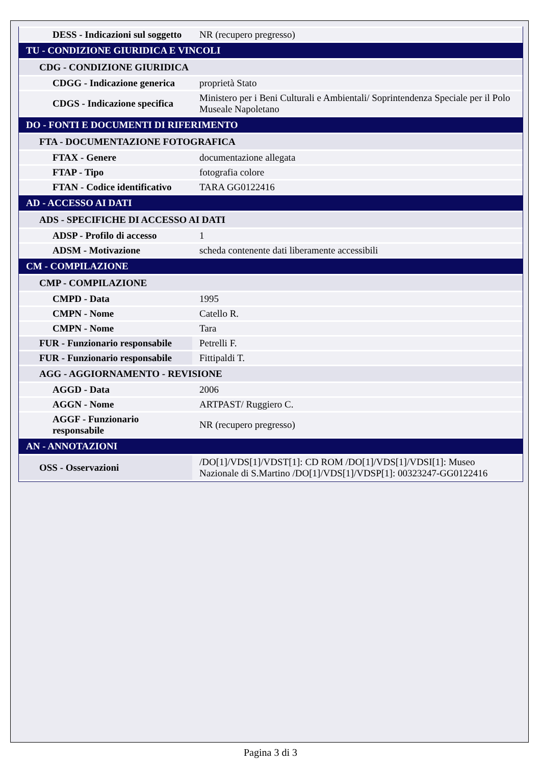| DESS - Indicazioni sul soggetto | NR (recupero pregresso) |
| TU - CONDIZIONE GIURIDICA E VINCOLI | |
| CDG - CONDIZIONE GIURIDICA | |
| CDGG - Indicazione generica | proprietà Stato |
| CDGS - Indicazione specifica | Ministero per i Beni Culturali e Ambientali/ Soprintendenza Speciale per il Polo Museale Napoletano |
| DO - FONTI E DOCUMENTI DI RIFERIMENTO | |
| FTA - DOCUMENTAZIONE FOTOGRAFICA | |
| FTAX - Genere | documentazione allegata |
| FTAP - Tipo | fotografia colore |
| FTAN - Codice identificativo | TARA GG0122416 |
| AD - ACCESSO AI DATI | |
| ADS - SPECIFICHE DI ACCESSO AI DATI | |
| ADSP - Profilo di accesso | 1 |
| ADSM - Motivazione | scheda contenente dati liberamente accessibili |
| CM - COMPILAZIONE | |
| CMP - COMPILAZIONE | |
| CMPD - Data | 1995 |
| CMPN - Nome | Catello R. |
| CMPN - Nome | Tara |
| FUR - Funzionario responsabile | Petrelli F. |
| FUR - Funzionario responsabile | Fittipaldi T. |
| AGG - AGGIORNAMENTO - REVISIONE | |
| AGGD - Data | 2006 |
| AGGN - Nome | ARTPAST/ Ruggiero C. |
| AGGF - Funzionario responsabile | NR (recupero pregresso) |
| AN - ANNOTAZIONI | |
| OSS - Osservazioni | /DO[1]/VDS[1]/VDST[1]: CD ROM /DO[1]/VDS[1]/VDSI[1]: Museo Nazionale di S.Martino /DO[1]/VDS[1]/VDSP[1]: 00323247-GG0122416 |
Pagina 3 di 3